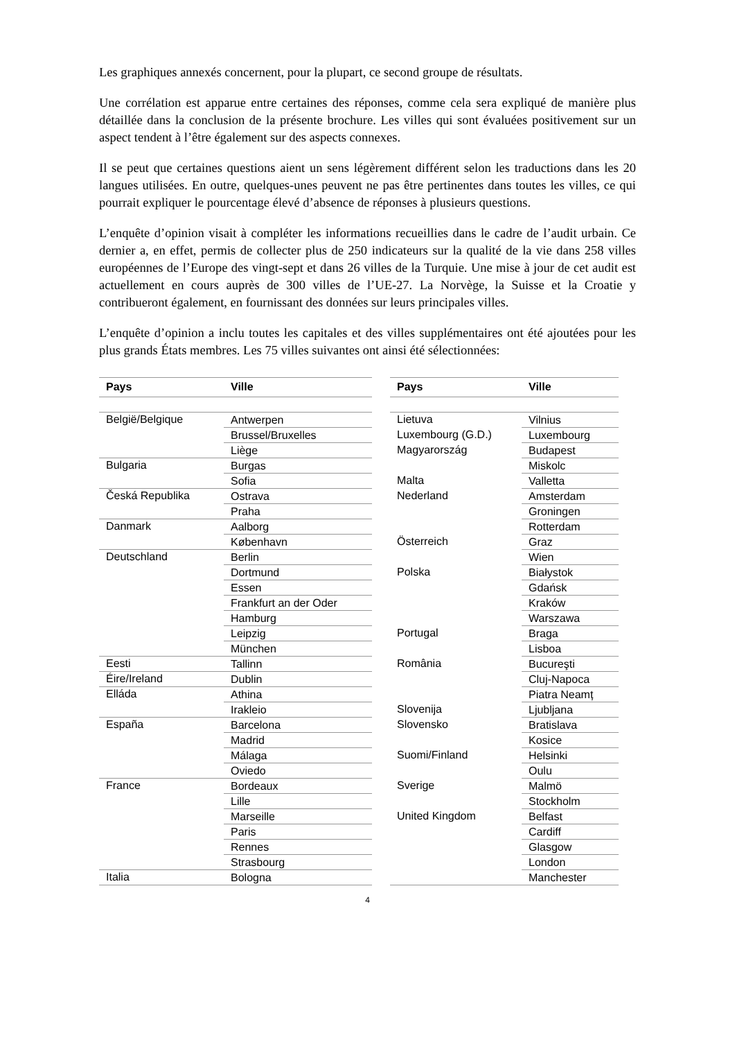Les graphiques annexés concernent, pour la plupart, ce second groupe de résultats.
Une corrélation est apparue entre certaines des réponses, comme cela sera expliqué de manière plus détaillée dans la conclusion de la présente brochure. Les villes qui sont évaluées positivement sur un aspect tendent à l’être également sur des aspects connexes.
Il se peut que certaines questions aient un sens légèrement différent selon les traductions dans les 20 langues utilisées. En outre, quelques-unes peuvent ne pas être pertinentes dans toutes les villes, ce qui pourrait expliquer le pourcentage élevé d’absence de réponses à plusieurs questions.
L’enquête d’opinion visait à compléter les informations recueillies dans le cadre de l’audit urbain. Ce dernier a, en effet, permis de collecter plus de 250 indicateurs sur la qualité de la vie dans 258 villes européennes de l’Europe des vingt-sept et dans 26 villes de la Turquie. Une mise à jour de cet audit est actuellement en cours auprès de 300 villes de l’UE-27. La Norvège, la Suisse et la Croatie y contribueront également, en fournissant des données sur leurs principales villes.
L’enquête d’opinion a inclu toutes les capitales et des villes supplémentaires ont été ajoutées pour les plus grands États membres. Les 75 villes suivantes ont ainsi été sélectionnées:
| Pays | Ville |
| --- | --- |
| België/Belgique | Antwerpen |
| | Brussel/Bruxelles |
| | Liège |
| Bulgaria | Burgas |
| | Sofia |
| Česká Republika | Ostrava |
| | Praha |
| Danmark | Aalborg |
| | København |
| Deutschland | Berlin |
| | Dortmund |
| | Essen |
| | Frankfurt an der Oder |
| | Hamburg |
| | Leipzig |
| | München |
| Eesti | Tallinn |
| Éire/Ireland | Dublin |
| Elláda | Athina |
| | Irakleio |
| España | Barcelona |
| | Madrid |
| | Málaga |
| | Oviedo |
| France | Bordeaux |
| | Lille |
| | Marseille |
| | Paris |
| | Rennes |
| | Strasbourg |
| Italia | Bologna |
| Pays | Ville |
| --- | --- |
| Lietuva | Vilnius |
| Luxembourg (G.D.) | Luxembourg |
| Magyarország | Budapest |
| | Miskolc |
| Malta | Valletta |
| Nederland | Amsterdam |
| | Groningen |
| | Rotterdam |
| Österreich | Graz |
| | Wien |
| Polska | Białystok |
| | Gdańsk |
| | Kraków |
| | Warszawa |
| Portugal | Braga |
| | Lisboa |
| România | Bucureşti |
| | Cluj-Napoca |
| | Piatra Neamț |
| Slovenija | Ljubljana |
| Slovensko | Bratislava |
| | Kosice |
| Suomi/Finland | Helsinki |
| | Oulu |
| Sverige | Malmö |
| | Stockholm |
| United Kingdom | Belfast |
| | Cardiff |
| | Glasgow |
| | London |
| | Manchester |
4